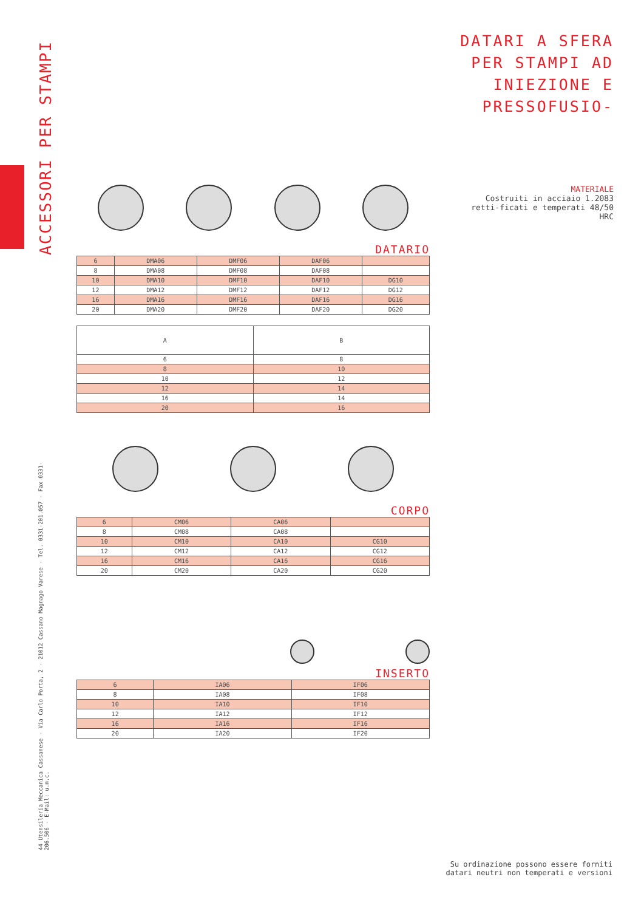ACCESSORI PER STAMPI
44 Utensileria Meccanica Cassanese - Via Carlo Porta, 2 - 21012 Cassano Magnago Varese - Tel. 0331-201.057 - Fax 0331-206.506 - E-Mail: u.m.c.
DATARI A SFERA PER STAMPI AD INIEZIONE E PRESSOFUSIO-
MATERIALE
Costruiti in acciaio 1.2083 retti-ficati e temperati 48/50 HRC
DATARIO
| 6 | DMA06 | DMF06 | DAF06 | |
| 8 | DMA08 | DMF08 | DAF08 | |
| 10 | DMA10 | DMF10 | DAF10 | DG10 |
| 12 | DMA12 | DMF12 | DAF12 | DG12 |
| 16 | DMA16 | DMF16 | DAF16 | DG16 |
| 20 | DMA20 | DMF20 | DAF20 | DG20 |
| A | B |
| --- | --- |
| 6 | 8 |
| 8 | 10 |
| 10 | 12 |
| 12 | 14 |
| 16 | 14 |
| 20 | 16 |
CORPO
| 6 | CM06 | CA06 | |
| 8 | CM08 | CA08 | |
| 10 | CM10 | CA10 | CG10 |
| 12 | CM12 | CA12 | CG12 |
| 16 | CM16 | CA16 | CG16 |
| 20 | CM20 | CA20 | CG20 |
INSERTO
| 6 | IA06 | IF06 |
| 8 | IA08 | IF08 |
| 10 | IA10 | IF10 |
| 12 | IA12 | IF12 |
| 16 | IA16 | IF16 |
| 20 | IA20 | IF20 |
Su ordinazione possono essere forniti
datari neutri non temperati e versioni